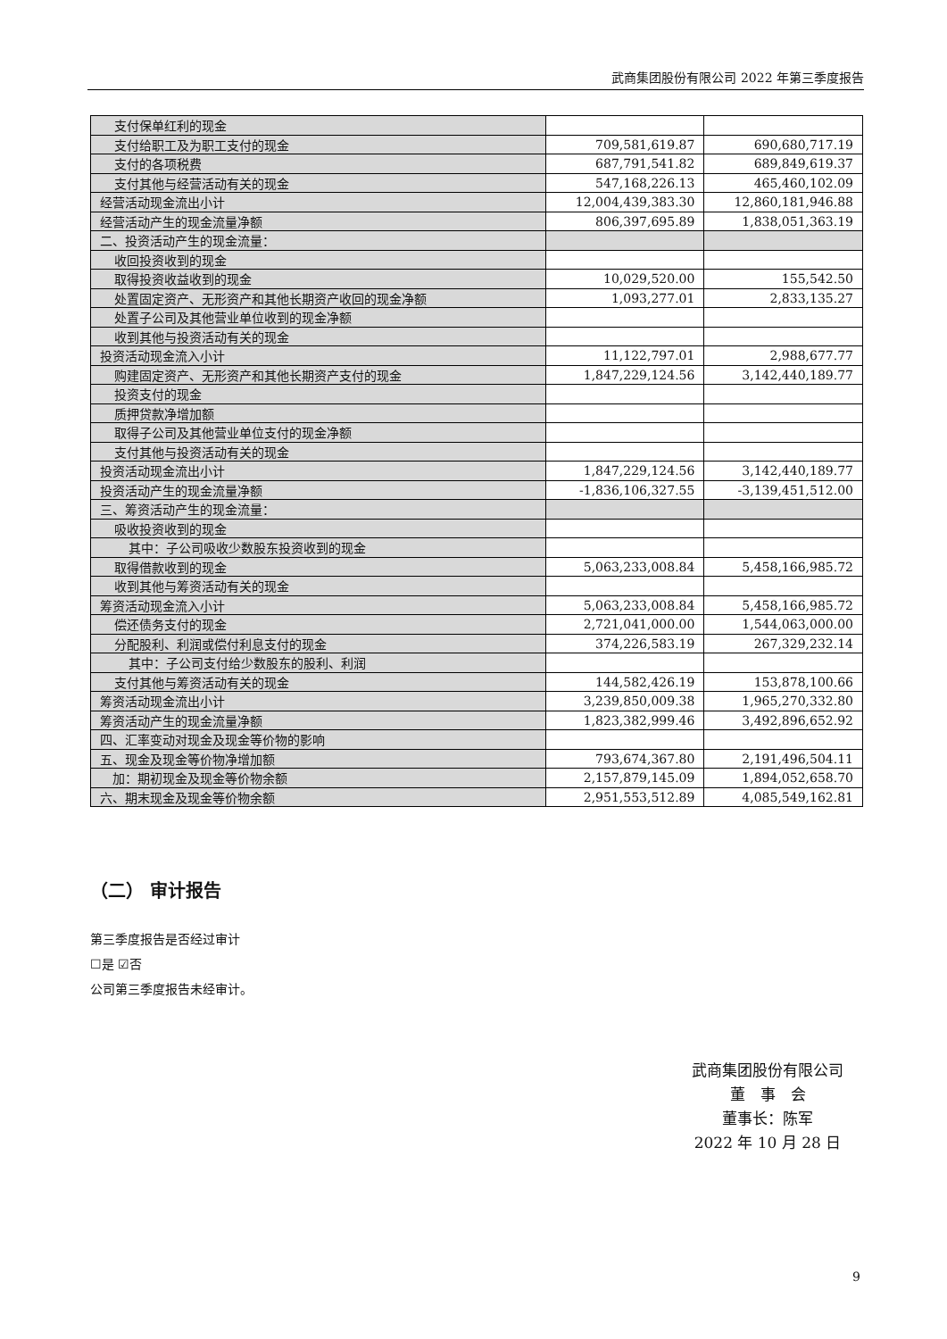武商集团股份有限公司 2022 年第三季度报告
| 支付保单红利的现金 | | |
| 支付给职工及为职工支付的现金 | 709,581,619.87 | 690,680,717.19 |
| 支付的各项税费 | 687,791,541.82 | 689,849,619.37 |
| 支付其他与经营活动有关的现金 | 547,168,226.13 | 465,460,102.09 |
| 经营活动现金流出小计 | 12,004,439,383.30 | 12,860,181,946.88 |
| 经营活动产生的现金流量净额 | 806,397,695.89 | 1,838,051,363.19 |
| 二、投资活动产生的现金流量： | | |
| 收回投资收到的现金 | | |
| 取得投资收益收到的现金 | 10,029,520.00 | 155,542.50 |
| 处置固定资产、无形资产和其他长期资产收回的现金净额 | 1,093,277.01 | 2,833,135.27 |
| 处置子公司及其他营业单位收到的现金净额 | | |
| 收到其他与投资活动有关的现金 | | |
| 投资活动现金流入小计 | 11,122,797.01 | 2,988,677.77 |
| 购建固定资产、无形资产和其他长期资产支付的现金 | 1,847,229,124.56 | 3,142,440,189.77 |
| 投资支付的现金 | | |
| 质押贷款净增加额 | | |
| 取得子公司及其他营业单位支付的现金净额 | | |
| 支付其他与投资活动有关的现金 | | |
| 投资活动现金流出小计 | 1,847,229,124.56 | 3,142,440,189.77 |
| 投资活动产生的现金流量净额 | -1,836,106,327.55 | -3,139,451,512.00 |
| 三、筹资活动产生的现金流量： | | |
| 吸收投资收到的现金 | | |
| 其中：子公司吸收少数股东投资收到的现金 | | |
| 取得借款收到的现金 | 5,063,233,008.84 | 5,458,166,985.72 |
| 收到其他与筹资活动有关的现金 | | |
| 筹资活动现金流入小计 | 5,063,233,008.84 | 5,458,166,985.72 |
| 偿还债务支付的现金 | 2,721,041,000.00 | 1,544,063,000.00 |
| 分配股利、利润或偿付利息支付的现金 | 374,226,583.19 | 267,329,232.14 |
| 其中：子公司支付给少数股东的股利、利润 | | |
| 支付其他与筹资活动有关的现金 | 144,582,426.19 | 153,878,100.66 |
| 筹资活动现金流出小计 | 3,239,850,009.38 | 1,965,270,332.80 |
| 筹资活动产生的现金流量净额 | 1,823,382,999.46 | 3,492,896,652.92 |
| 四、汇率变动对现金及现金等价物的影响 | | |
| 五、现金及现金等价物净增加额 | 793,674,367.80 | 2,191,496,504.11 |
| 加：期初现金及现金等价物余额 | 2,157,879,145.09 | 1,894,052,658.70 |
| 六、期末现金及现金等价物余额 | 2,951,553,512.89 | 4,085,549,162.81 |
（二） 审计报告
第三季度报告是否经过审计
☐是 ☑否
公司第三季度报告未经审计。
武商集团股份有限公司
董　事　会
董事长：陈军
2022 年 10 月 28 日
9